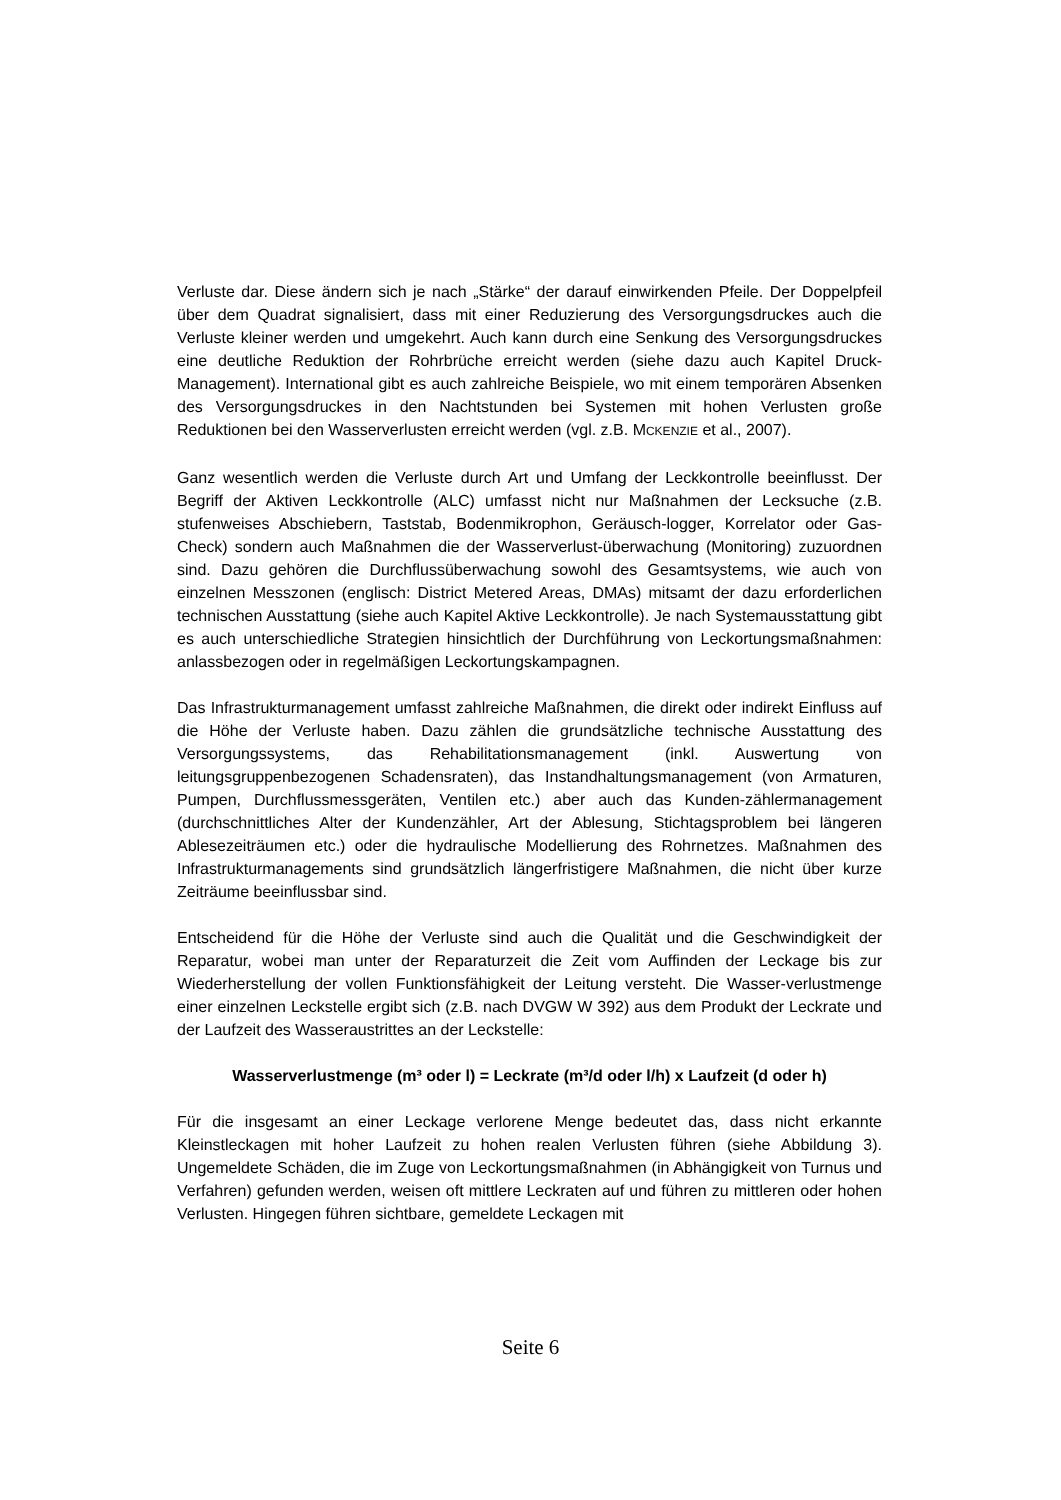Verluste dar. Diese ändern sich je nach „Stärke“ der darauf einwirkenden Pfeile. Der Doppelpfeil über dem Quadrat signalisiert, dass mit einer Reduzierung des Versorgungsdruckes auch die Verluste kleiner werden und umgekehrt. Auch kann durch eine Senkung des Versorgungsdruckes eine deutliche Reduktion der Rohrbrüche erreicht werden (siehe dazu auch Kapitel Druck-Management). International gibt es auch zahlreiche Beispiele, wo mit einem temporären Absenken des Versorgungsdruckes in den Nachtstunden bei Systemen mit hohen Verlusten große Reduktionen bei den Wasserverlusten erreicht werden (vgl. z.B. MCKENZIE et al., 2007).
Ganz wesentlich werden die Verluste durch Art und Umfang der Leckkontrolle beeinflusst. Der Begriff der Aktiven Leckkontrolle (ALC) umfasst nicht nur Maßnahmen der Lecksuche (z.B. stufenweises Abschiebern, Taststab, Bodenmikrophon, Geräusch-logger, Korrelator oder Gas-Check) sondern auch Maßnahmen die der Wasserverlust-überwachung (Monitoring) zuzuordnen sind. Dazu gehören die Durchflussüberwachung sowohl des Gesamtsystems, wie auch von einzelnen Messzonen (englisch: District Metered Areas, DMAs) mitsamt der dazu erforderlichen technischen Ausstattung (siehe auch Kapitel Aktive Leckkontrolle). Je nach Systemausstattung gibt es auch unterschiedliche Strategien hinsichtlich der Durchführung von Leckortungsmaßnahmen: anlassbezogen oder in regelmäßigen Leckortungskampagnen.
Das Infrastrukturmanagement umfasst zahlreiche Maßnahmen, die direkt oder indirekt Einfluss auf die Höhe der Verluste haben. Dazu zählen die grundsätzliche technische Ausstattung des Versorgungssystems, das Rehabilitationsmanagement (inkl. Auswertung von leitungsgruppenbezogenen Schadensraten), das Instandhaltungsmanagement (von Armaturen, Pumpen, Durchflussmessgeräten, Ventilen etc.) aber auch das Kunden-zählermanagement (durchschnittliches Alter der Kundenzähler, Art der Ablesung, Stichtagsproblem bei längeren Ablesezeiträumen etc.) oder die hydraulische Modellierung des Rohrnetzes. Maßnahmen des Infrastrukturmanagements sind grundsätzlich längerfristigere Maßnahmen, die nicht über kurze Zeiträume beeinflussbar sind.
Entscheidend für die Höhe der Verluste sind auch die Qualität und die Geschwindigkeit der Reparatur, wobei man unter der Reparaturzeit die Zeit vom Auffinden der Leckage bis zur Wiederherstellung der vollen Funktionsfähigkeit der Leitung versteht. Die Wasser-verlustmenge einer einzelnen Leckstelle ergibt sich (z.B. nach DVGW W 392) aus dem Produkt der Leckrate und der Laufzeit des Wasseraustrittes an der Leckstelle:
Wasserverlustmenge (m³ oder l) = Leckrate (m³/d oder l/h) x Laufzeit (d oder h)
Für die insgesamt an einer Leckage verlorene Menge bedeutet das, dass nicht erkannte Kleinstleckagen mit hoher Laufzeit zu hohen realen Verlusten führen (siehe Abbildung 3). Ungemeldete Schäden, die im Zuge von Leckortungsmaßnahmen (in Abhängigkeit von Turnus und Verfahren) gefunden werden, weisen oft mittlere Leckraten auf und führen zu mittleren oder hohen Verlusten. Hingegen führen sichtbare, gemeldete Leckagen mit
Seite 6